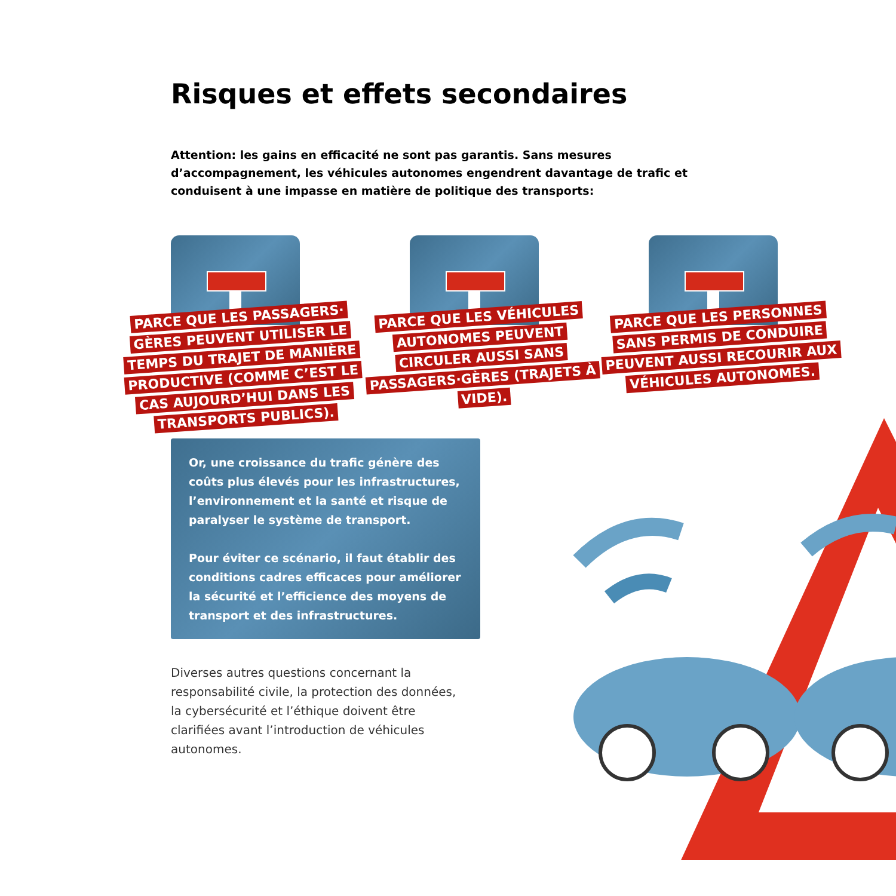Risques et effets secondaires
Attention: les gains en efficacité ne sont pas garantis. Sans mesures d’accompagnement, les véhicules autonomes engendrent davantage de trafic et conduisent à une impasse en matière de politique des transports:
PARCE QUE LES PASSAGERS· GÈRES PEUVENT UTILISER LE TEMPS DU TRAJET DE MANIÈRE PRODUCTIVE (COMME C’EST LE CAS AUJOURD’HUI DANS LES TRANSPORTS PUBLICS).
PARCE QUE LES VÉHICULES AUTONOMES PEUVENT CIRCULER AUSSI SANS PASSAGERS·GÈRES (TRAJETS À VIDE).
PARCE QUE LES PERSONNES SANS PERMIS DE CONDUIRE PEUVENT AUSSI RECOURIR AUX VÉHICULES AUTONOMES.
Or, une croissance du trafic génère des coûts plus élevés pour les infrastructures, l’environnement et la santé et risque de paralyser le système de transport.
Pour éviter ce scénario, il faut établir des conditions cadres efficaces pour améliorer la sécurité et l’efficience des moyens de transport et des infrastructures.
Diverses autres questions concernant la responsabilité civile, la protection des données, la cybersécurité et l’éthique doivent être clarifiées avant l’introduction de véhicules autonomes.